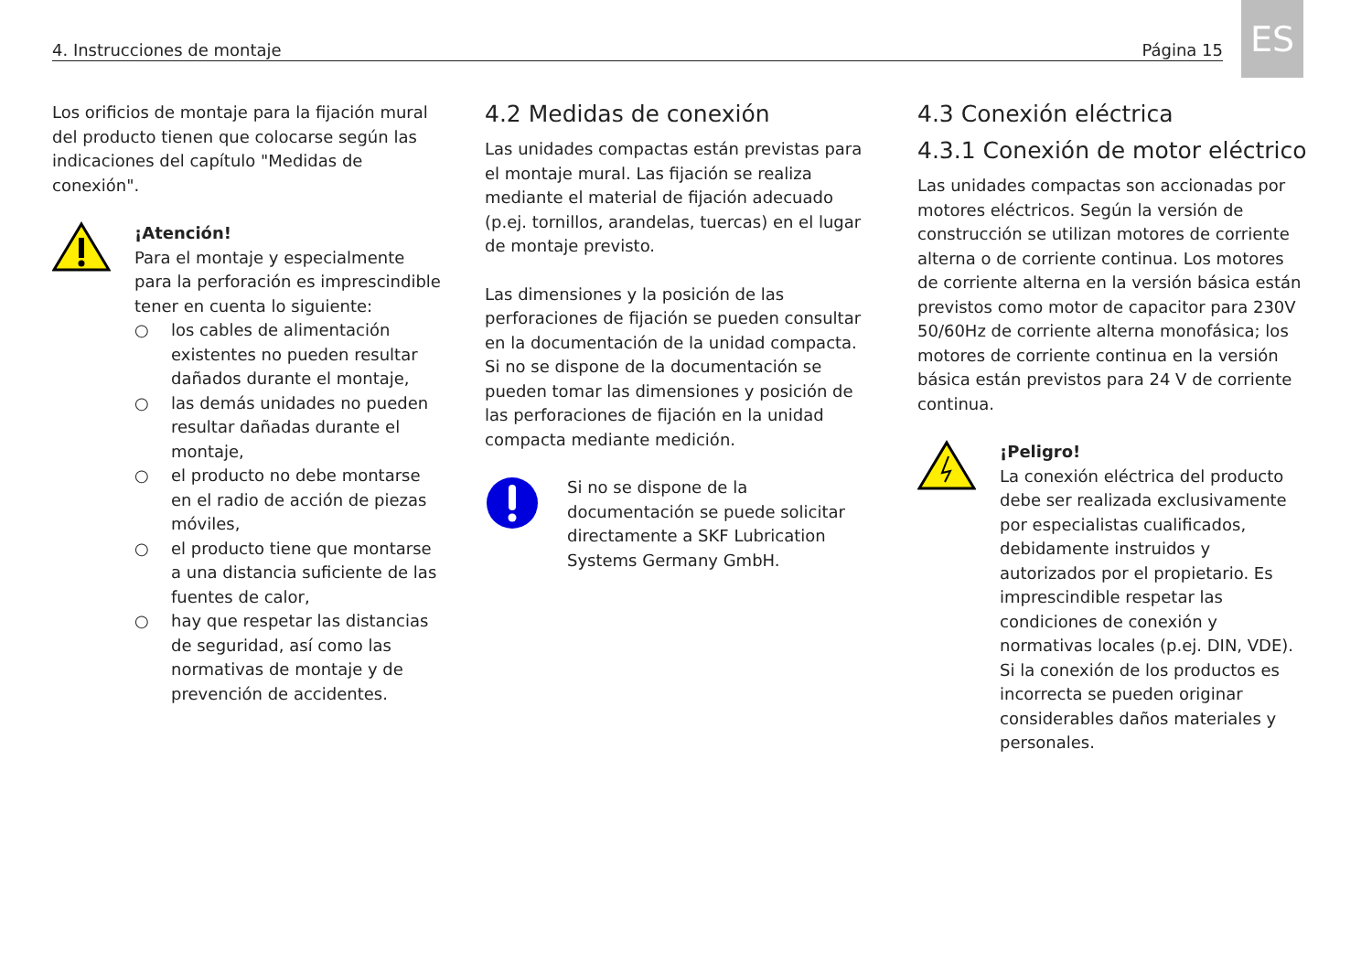4. Instrucciones de montaje Página 15
ES
Los orificios de montaje para la fijación mural del producto tienen que colocarse según las indicaciones del capítulo "Medidas de conexión".
¡Atención!
Para el montaje y especialmente para la perforación es imprescindible tener en cuenta lo siguiente:
○ los cables de alimentación existentes no pueden resultar dañados durante el montaje,
○ las demás unidades no pueden resultar dañadas durante el montaje,
○ el producto no debe montarse en el radio de acción de piezas móviles,
○ el producto tiene que montarse a una distancia suficiente de las fuentes de calor,
○ hay que respetar las distancias de seguridad, así como las normativas de montaje y de prevención de accidentes.
4.2 Medidas de conexión
Las unidades compactas están previstas para el montaje mural. Las fijación se realiza mediante el material de fijación adecuado (p.ej. tornillos, arandelas, tuercas) en el lugar de montaje previsto.
Las dimensiones y la posición de las perforaciones de fijación se pueden consultar en la documentación de la unidad compacta. Si no se dispone de la documentación se pueden tomar las dimensiones y posición de las perforaciones de fijación en la unidad compacta mediante medición.
Si no se dispone de la documentación se puede solicitar directamente a SKF Lubrication Systems Germany GmbH.
4.3 Conexión eléctrica
4.3.1 Conexión de motor eléctrico
Las unidades compactas son accionadas por motores eléctricos. Según la versión de construcción se utilizan motores de corriente alterna o de corriente continua. Los motores de corriente alterna en la versión básica están previstos como motor de capacitor para 230V 50/60Hz de corriente alterna monofásica; los motores de corriente continua en la versión básica están previstos para 24 V de corriente continua.
¡Peligro!
La conexión eléctrica del producto debe ser realizada exclusivamente por especialistas cualificados, debidamente instruidos y autorizados por el propietario. Es imprescindible respetar las condiciones de conexión y normativas locales (p.ej. DIN, VDE). Si la conexión de los productos es incorrecta se pueden originar considerables daños materiales y personales.